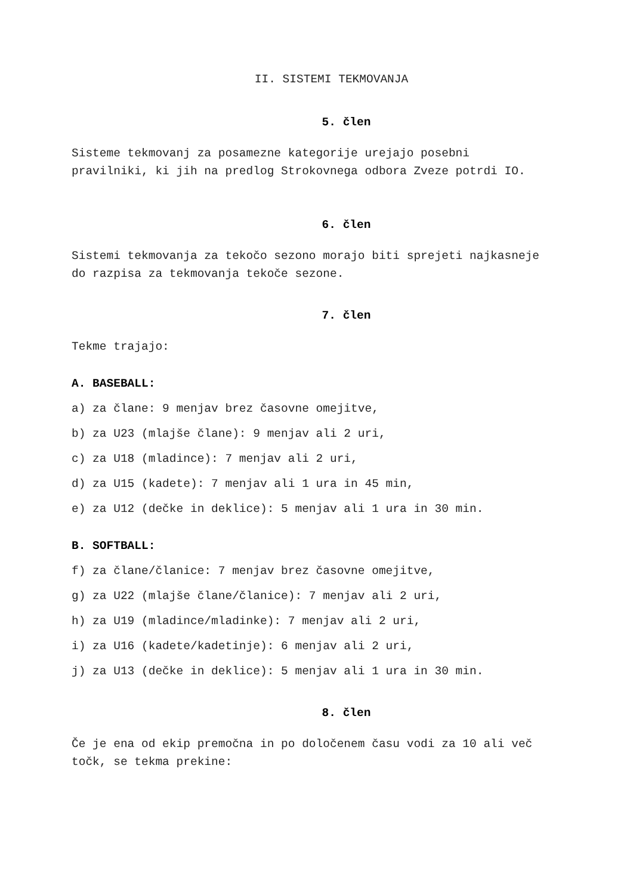II. SISTEMI TEKMOVANJA
5. člen
Sisteme tekmovanj za posamezne kategorije urejajo posebni pravilniki, ki jih na predlog Strokovnega odbora Zveze potrdi IO.
6. člen
Sistemi tekmovanja za tekočo sezono morajo biti sprejeti najkasneje do razpisa za tekmovanja tekoče sezone.
7. člen
Tekme trajajo:
A. BASEBALL:
a) za člane: 9 menjav brez časovne omejitve,
b) za U23 (mlajše člane): 9 menjav ali 2 uri,
c) za U18 (mladince): 7 menjav ali 2 uri,
d) za U15 (kadete): 7 menjav ali 1 ura in 45 min,
e) za U12 (dečke in deklice): 5 menjav ali 1 ura in 30 min.
B. SOFTBALL:
f) za člane/članice: 7 menjav brez časovne omejitve,
g) za U22 (mlajše člane/članice): 7 menjav ali 2 uri,
h) za U19 (mladince/mladinke): 7 menjav ali 2 uri,
i) za U16 (kadete/kadetinje): 6 menjav ali 2 uri,
j) za U13 (dečke in deklice): 5 menjav ali 1 ura in 30 min.
8. člen
Če je ena od ekip premočna in po določenem času vodi za 10 ali več točk, se tekma prekine: